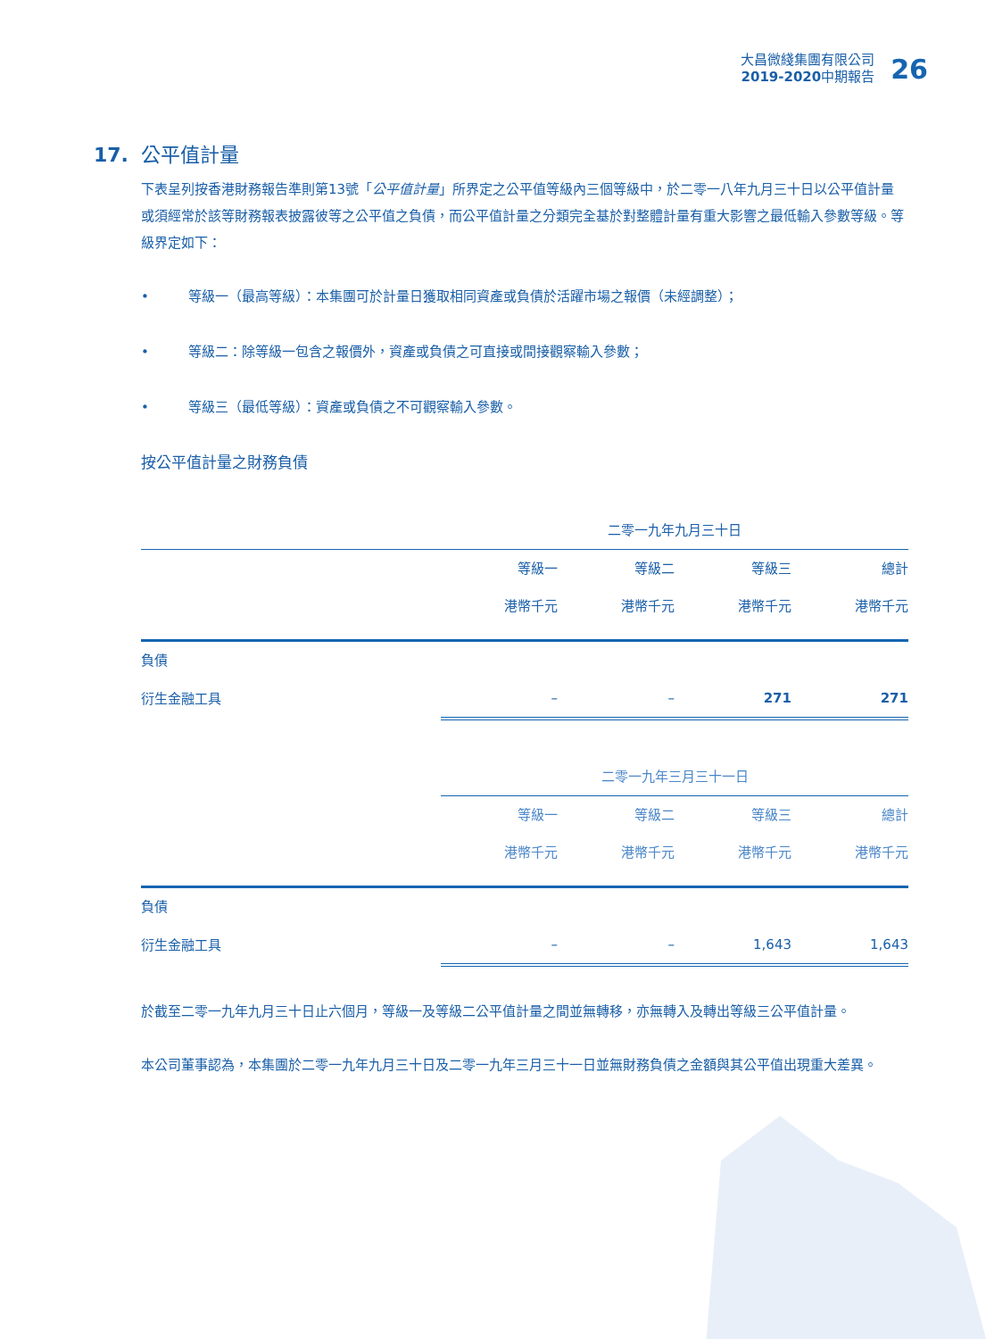大昌微綫集團有限公司
2019-2020中期報告
26
17. 公平值計量
下表呈列按香港財務報告準則第13號「公平值計量」所界定之公平值等級內三個等級中，於二零一八年九月三十日以公平值計量或須經常於該等財務報表披露彼等之公平值之負債，而公平值計量之分類完全基於對整體計量有重大影響之最低輸入參數等級。等級界定如下：
• 等級一（最高等級）：本集團可於計量日獲取相同資產或負債於活躍市場之報價（未經調整）；
• 等級二：除等級一包含之報價外，資產或負債之可直接或間接觀察輸入參數；
• 等級三（最低等級）：資產或負債之不可觀察輸入參數。
按公平值計量之財務負債
| | 二零一九年九月三十日 | | | |
| | 等級一 | 等級二 | 等級三 | 總計 |
| | 港幣千元 | 港幣千元 | 港幣千元 | 港幣千元 |
| 負債 | | | | |
| 衍生金融工具 | – | – | 271 | 271 |
| | 二零一九年三月三十一日 | | | |
| | 等級一 | 等級二 | 等級三 | 總計 |
| | 港幣千元 | 港幣千元 | 港幣千元 | 港幣千元 |
| 負債 | | | | |
| 衍生金融工具 | – | – | 1,643 | 1,643 |
於截至二零一九年九月三十日止六個月，等級一及等級二公平值計量之間並無轉移，亦無轉入及轉出等級三公平值計量。
本公司董事認為，本集團於二零一九年九月三十日及二零一九年三月三十一日並無財務負債之金額與其公平值出現重大差異。